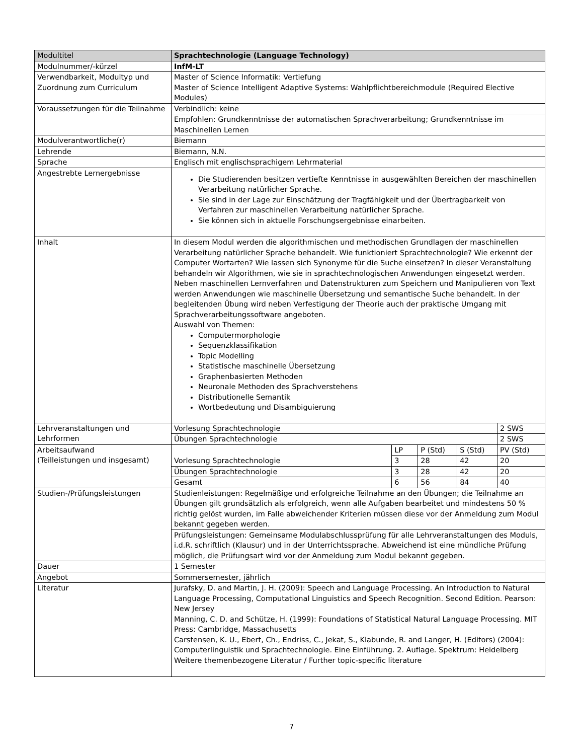| Modultitel | Sprachtechnologie (Language Technology) | | | | |
| Modulnummer/-kürzel | InfM-LT | | | | |
| Verwendbarkeit, Modultyp und Zuordnung zum Curriculum | Master of Science Informatik: Vertiefung Master of Science Intelligent Adaptive Systems: Wahlpflichtbereichmodule (Required Elective Modules) | | | | |
| Voraussetzungen für die Teilnahme | Verbindlich: keine | | | | |
| | Empfohlen: Grundkenntnisse der automatischen Sprachverarbeitung; Grundkenntnisse im Maschinellen Lernen | | | | |
| Modulverantwortliche(r) | Biemann | | | | |
| Lehrende | Biemann, N.N. | | | | |
| Sprache | Englisch mit englischsprachigem Lehrmaterial | | | | |
| Angestrebte Lernergebnisse | Die Studierenden besitzen vertiefte Kenntnisse in ausgewählten Bereichen der maschinellen Verarbeitung natürlicher Sprache. Sie sind in der Lage zur Einschätzung der Tragfähigkeit und der Übertragbarkeit von Verfahren zur maschinellen Verarbeitung natürlicher Sprache. Sie können sich in aktuelle Forschungsergebnisse einarbeiten. | | | | |
| Inhalt | In diesem Modul werden die algorithmischen und methodischen Grundlagen der maschinellen Verarbeitung natürlicher Sprache behandelt. Wie funktioniert Sprachtechnologie? Wie erkennt der Computer Wortarten? Wie lassen sich Synonyme für die Suche einsetzen? In dieser Veranstaltung behandeln wir Algorithmen, wie sie in sprachtechnologischen Anwendungen eingesetzt werden. Neben maschinellen Lernverfahren und Datenstrukturen zum Speichern und Manipulieren von Text werden Anwendungen wie maschinelle Übersetzung und semantische Suche behandelt. In der begleitenden Übung wird neben Verfestigung der Theorie auch der praktische Umgang mit Sprachverarbeitungssoftware angeboten. Auswahl von Themen: Computermorphologie Sequenzklassifikation Topic Modelling Statistische maschinelle Übersetzung Graphenbasierten Methoden Neuronale Methoden des Sprachverstehens Distributionelle Semantik Wortbedeutung und Disambiguierung | | | | |
| Lehrveranstaltungen und Lehrformen | Vorlesung Sprachtechnologie | | | | 2 SWS |
| | Übungen Sprachtechnologie | | | | 2 SWS |
| Arbeitsaufwand (Teilleistungen und insgesamt) | Vorlesung Sprachtechnologie | LP | P (Std) | S (Std) | PV (Std) |
| | | 3 | 28 | 42 | 20 |
| | Übungen Sprachtechnologie | 3 | 28 | 42 | 20 |
| | Gesamt | 6 | 56 | 84 | 40 |
| Studien-/Prüfungsleistungen | Studienleistungen: Regelmäßige und erfolgreiche Teilnahme an den Übungen; die Teilnahme an Übungen gilt grundsätzlich als erfolgreich, wenn alle Aufgaben bearbeitet und mindestens 50 % richtig gelöst wurden, im Falle abweichender Kriterien müssen diese vor der Anmeldung zum Modul bekannt gegeben werden. | | | | |
| | Prüfungsleistungen: Gemeinsame Modulabschlussprüfung für alle Lehrveranstaltungen des Moduls, i.d.R. schriftlich (Klausur) und in der Unterrichtssprache. Abweichend ist eine mündliche Prüfung möglich, die Prüfungsart wird vor der Anmeldung zum Modul bekannt gegeben. | | | | |
| Dauer | 1 Semester | | | | |
| Angebot | Sommersemester, jährlich | | | | |
| Literatur | Jurafsky, D. and Martin, J. H. (2009): Speech and Language Processing. An Introduction to Natural Language Processing, Computational Linguistics and Speech Recognition. Second Edition. Pearson: New Jersey Manning, C. D. and Schütze, H. (1999): Foundations of Statistical Natural Language Processing. MIT Press: Cambridge, Massachusetts Carstensen, K. U., Ebert, Ch., Endriss, C., Jekat, S., Klabunde, R. and Langer, H. (Editors) (2004): Computerlinguistik und Sprachtechnologie. Eine Einführung. 2. Auflage. Spektrum: Heidelberg Weitere themenbezogene Literatur / Further topic-specific literature | | | | |
7